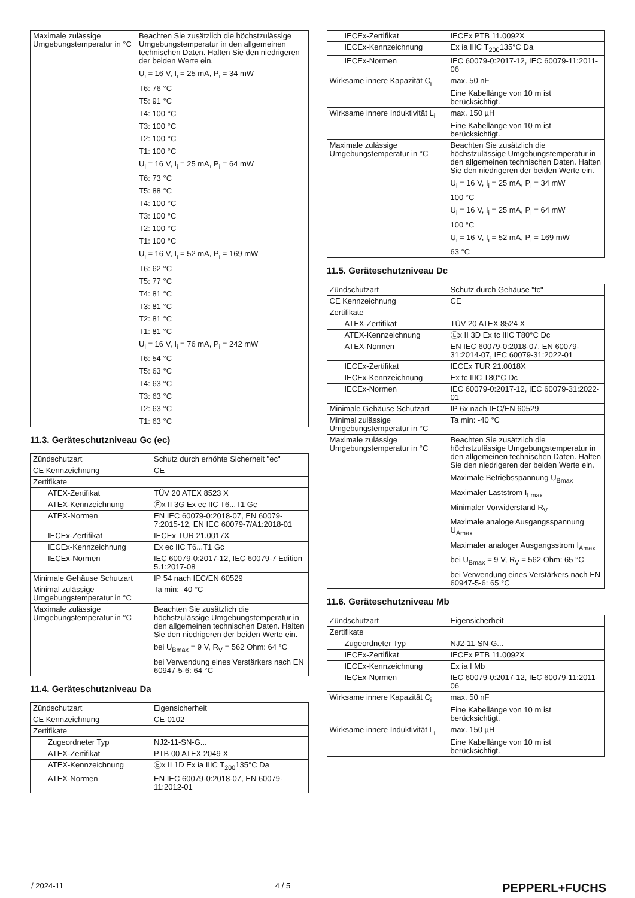| Maximale zulässige Umgebungstemperatur in °C | Beachten Sie zusätzlich die höchstzulässige Umgebungstemperatur in den allgemeinen technischen Daten. Halten Sie den niedrigeren der beiden Werte ein. U<sub>i</sub> = 16 V, I<sub>i</sub> = 25 mA, P<sub>i</sub> = 34 mW T6: 76 °C T5: 91 °C T4: 100 °C T3: 100 °C T2: 100 °C T1: 100 °C U<sub>i</sub> = 16 V, I<sub>i</sub> = 25 mA, P<sub>i</sub> = 64 mW T6: 73 °C T5: 88 °C T4: 100 °C T3: 100 °C T2: 100 °C T1: 100 °C U<sub>i</sub> = 16 V, I<sub>i</sub> = 52 mA, P<sub>i</sub> = 169 mW T6: 62 °C T5: 77 °C T4: 81 °C T3: 81 °C T2: 81 °C T1: 81 °C U<sub>i</sub> = 16 V, I<sub>i</sub> = 76 mA, P<sub>i</sub> = 242 mW T6: 54 °C T5: 63 °C T4: 63 °C T3: 63 °C T2: 63 °C T1: 63 °C |
11.3. Geräteschutzniveau Gc (ec)
| Zündschutzart | Schutz durch erhöhte Sicherheit "ec" |
| CE Kennzeichnung | CE |
| Zertifikate | |
| ATEX-Zertifikat | TÜV 20 ATEX 8523 X |
| ATEX-Kennzeichnung | Ⓔx II 3G Ex ec IIC T6...T1 Gc |
| ATEX-Normen | EN IEC 60079-0:2018-07, EN 60079-7:2015-12, EN IEC 60079-7/A1:2018-01 |
| IECEx-Zertifikat | IECEx TUR 21.0017X |
| IECEx-Kennzeichnung | Ex ec IIC T6...T1 Gc |
| IECEx-Normen | IEC 60079-0:2017-12, IEC 60079-7 Edition 5.1:2017-08 |
| Minimale Gehäuse Schutzart | IP 54 nach IEC/EN 60529 |
| Minimal zulässige Umgebungstemperatur in °C | Ta min: -40 °C |
| Maximale zulässige Umgebungstemperatur in °C | Beachten Sie zusätzlich die höchstzulässige Umgebungstemperatur in den allgemeinen technischen Daten. Halten Sie den niedrigeren der beiden Werte ein. bei U<sub>Bmax</sub> = 9 V, R<sub>V</sub> = 562 Ohm: 64 °C bei Verwendung eines Verstärkers nach EN 60947-5-6: 64 °C |
11.4. Geräteschutzniveau Da
| Zündschutzart | Eigensicherheit |
| CE Kennzeichnung | CE-0102 |
| Zertifikate | |
| Zugeordneter Typ | NJ2-11-SN-G... |
| ATEX-Zertifikat | PTB 00 ATEX 2049 X |
| ATEX-Kennzeichnung | Ⓔx II 1D Ex ia IIIC T<sub>200</sub>135°C Da |
| ATEX-Normen | EN IEC 60079-0:2018-07, EN 60079-11:2012-01 |
| IECEx-Zertifikat | IECEx PTB 11.0092X |
| IECEx-Kennzeichnung | Ex ia IIIC T<sub>200</sub>135°C Da |
| IECEx-Normen | IEC 60079-0:2017-12, IEC 60079-11:2011-06 |
| Wirksame innere Kapazität C<sub>i</sub> | max. 50 nF Eine Kabellänge von 10 m ist berücksichtigt. |
| Wirksame innere Induktivität L<sub>i</sub> | max. 150 µH Eine Kabellänge von 10 m ist berücksichtigt. |
| Maximale zulässige Umgebungstemperatur in °C | Beachten Sie zusätzlich die höchstzulässige Umgebungstemperatur in den allgemeinen technischen Daten. Halten Sie den niedrigeren der beiden Werte ein. U<sub>i</sub> = 16 V, I<sub>i</sub> = 25 mA, P<sub>i</sub> = 34 mW 100 °C U<sub>i</sub> = 16 V, I<sub>i</sub> = 25 mA, P<sub>i</sub> = 64 mW 100 °C U<sub>i</sub> = 16 V, I<sub>i</sub> = 52 mA, P<sub>i</sub> = 169 mW 63 °C |
11.5. Geräteschutzniveau Dc
| Zündschutzart | Schutz durch Gehäuse "tc" |
| CE Kennzeichnung | CE |
| Zertifikate | |
| ATEX-Zertifikat | TÜV 20 ATEX 8524 X |
| ATEX-Kennzeichnung | Ⓔx II 3D Ex tc IIIC T80°C Dc |
| ATEX-Normen | EN IEC 60079-0:2018-07, EN 60079-31:2014-07, IEC 60079-31:2022-01 |
| IECEx-Zertifikat | IECEx TUR 21.0018X |
| IECEx-Kennzeichnung | Ex tc IIIC T80°C Dc |
| IECEx-Normen | IEC 60079-0:2017-12, IEC 60079-31:2022-01 |
| Minimale Gehäuse Schutzart | IP 6x nach IEC/EN 60529 |
| Minimal zulässige Umgebungstemperatur in °C | Ta min: -40 °C |
| Maximale zulässige Umgebungstemperatur in °C | Beachten Sie zusätzlich die höchstzulässige Umgebungstemperatur in den allgemeinen technischen Daten. Halten Sie den niedrigeren der beiden Werte ein. Maximale Betriebsspannung U<sub>Bmax</sub> Maximaler Laststrom I<sub>Lmax</sub> Minimaler Vorwiderstand R<sub>V</sub> Maximale analoge Ausgangsspannung U<sub>Amax</sub> Maximaler analoger Ausgangsstrom I<sub>Amax</sub> bei U<sub>Bmax</sub> = 9 V, R<sub>V</sub> = 562 Ohm: 65 °C bei Verwendung eines Verstärkers nach EN 60947-5-6: 65 °C |
11.6. Geräteschutzniveau Mb
| Zündschutzart | Eigensicherheit |
| Zertifikate | |
| Zugeordneter Typ | NJ2-11-SN-G... |
| IECEx-Zertifikat | IECEx PTB 11.0092X |
| IECEx-Kennzeichnung | Ex ia I Mb |
| IECEx-Normen | IEC 60079-0:2017-12, IEC 60079-11:2011-06 |
| Wirksame innere Kapazität C<sub>i</sub> | max. 50 nF Eine Kabellänge von 10 m ist berücksichtigt. |
| Wirksame innere Induktivität L<sub>i</sub> | max. 150 µH Eine Kabellänge von 10 m ist berücksichtigt. |
/ 2024-11 4 / 5 PEPPERL+FUCHS